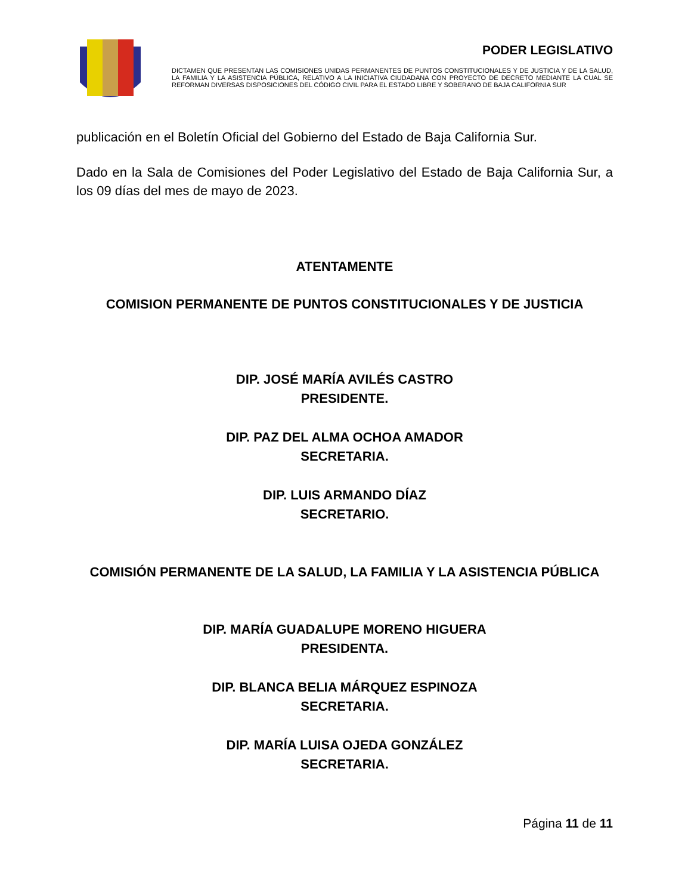PODER LEGISLATIVO
DICTAMEN QUE PRESENTAN LAS COMISIONES UNIDAS PERMANENTES DE PUNTOS CONSTITUCIONALES Y DE JUSTICIA Y DE LA SALUD, LA FAMILIA Y LA ASISTENCIA PÚBLICA, RELATIVO A LA INICIATIVA CIUDADANA CON PROYECTO DE DECRETO MEDIANTE LA CUAL SE REFORMAN DIVERSAS DISPOSICIONES DEL CÓDIGO CIVIL PARA EL ESTADO LIBRE Y SOBERANO DE BAJA CALIFORNIA SUR
publicación en el Boletín Oficial del Gobierno del Estado de Baja California Sur.
Dado en la Sala de Comisiones del Poder Legislativo del Estado de Baja California Sur, a los 09 días del mes de mayo de 2023.
ATENTAMENTE
COMISION PERMANENTE DE PUNTOS CONSTITUCIONALES Y DE JUSTICIA
DIP. JOSÉ MARÍA AVILÉS CASTRO
PRESIDENTE.
DIP. PAZ DEL ALMA OCHOA AMADOR
SECRETARIA.
DIP. LUIS ARMANDO DÍAZ
SECRETARIO.
COMISIÓN PERMANENTE DE LA SALUD, LA FAMILIA Y LA ASISTENCIA PÚBLICA
DIP. MARÍA GUADALUPE MORENO HIGUERA
PRESIDENTA.
DIP. BLANCA BELIA MÁRQUEZ ESPINOZA
SECRETARIA.
DIP. MARÍA LUISA OJEDA GONZÁLEZ
SECRETARIA.
Página 11 de 11